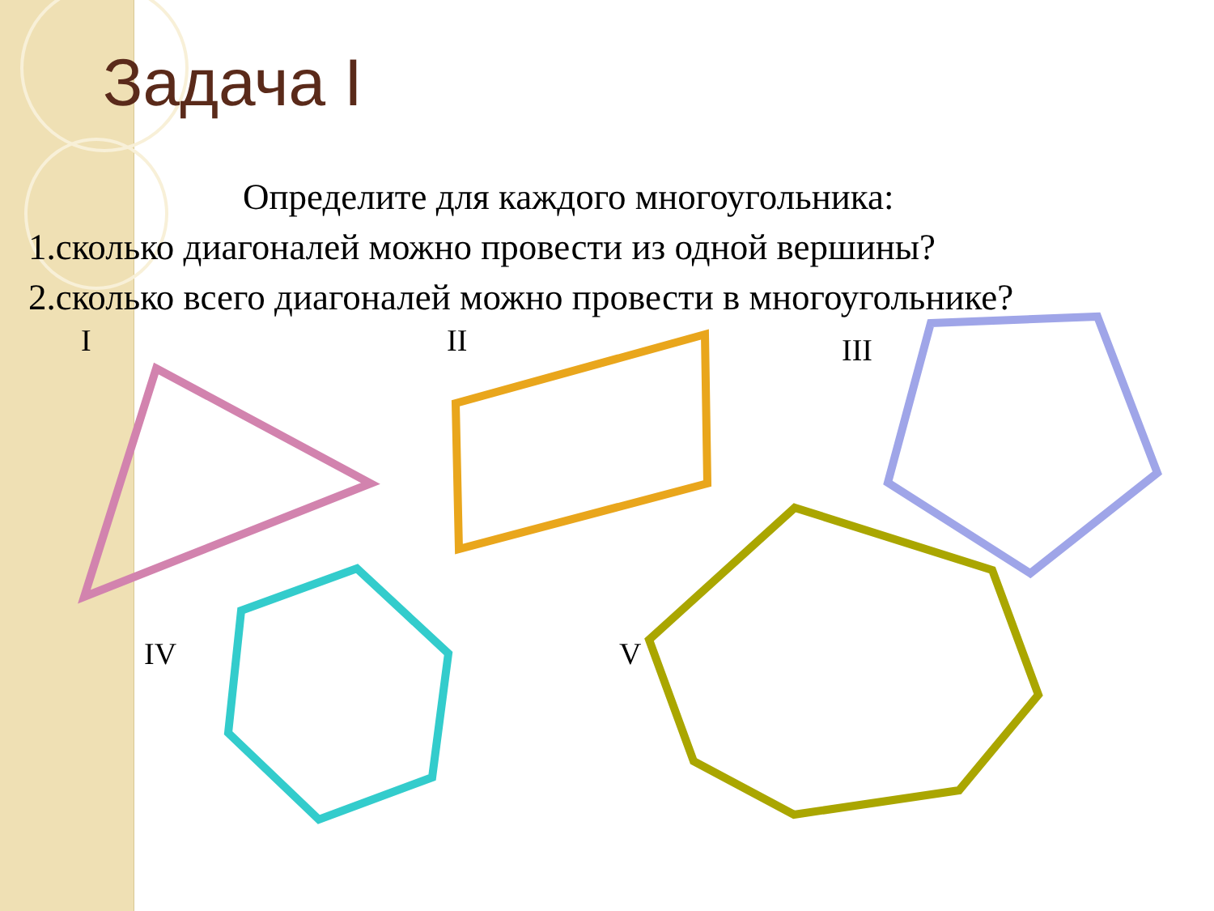Задача I
Определите для каждого многоугольника:
1.сколько диагоналей можно провести из одной вершины?
2.сколько всего диагоналей можно провести в многоугольнике?
I II III
IV V